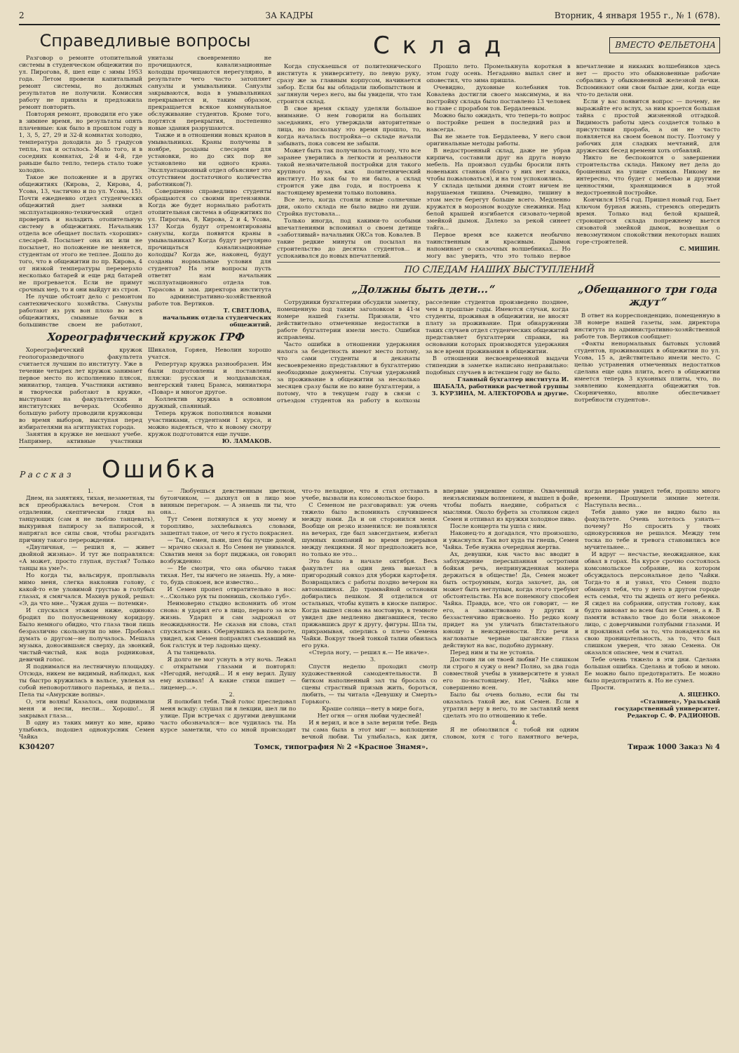2 ЗА КАДРЫ Вторник, 4 января 1955 г., № 1 (678).
Справедливые вопросы
Разговор о ремонте отопительной системы в студенческом общежитии по ул. Пирогова, 8, шел еще с зимы 1953 года. Летом провели капитальный ремонт системы, но должных результатов не получили. Комиссия работу не приняла и предложила ремонт повторить.
Повторяя ремонт, проводили его уже в зимнее время, но результаты опять плачевные: как было в прошлом году в 1, 3, 5, 27, 29 и 32-й комнатах холодно, температура доходила до 5 градусов тепла, так и осталось. Мало того, и в соседних комнатах, 2-й и 4-й, где раньше было тепло, теперь стало тоже холодно.
Такое же положение и в других общежитиях (Кирова, 2, Кирова, 4, Усова, 13, частично и по ул. Усова, 15). Почти ежедневно отдел студенческих общежитий дает заявки в эксплуатационно-технический отдел проверить и наладить отопительную систему в общежитиях. Начальник отдела все обещает послать «хороших» слесарей. Посылает она их или не посылает, но положение не меняется, студентам от этого не теплее. Дошло до того, что в общежитии по пр. Кирова, 4 от низкой температуры перемерзло несколько батарей и еще ряд батарей не прогревается. Если не примут срочных мер, то и они выйдут из строя.
Не лучше обстоит дело с ремонтом сантехнического хозяйства. Санузлы работают из рук вон плохо во всех общежитиях, смывные бачки в большинстве своем не работают, унитазы своевременно не прочищаются, канализационные колодцы прочищаются нерегулярно, в результате чего часто затопляет санузлы и умывальники. Санузлы закрываются, вода в умывальниках перекрывается и, таким образом, прекращается всякое коммунальное обслуживание студентов. Кроме того, портятся перекрытия, постепенно новые здания разрушаются.
Также и в отношении новых кранов в умывальниках. Краны получены в ноябре, розданы слесарям для установки, но до сих пор не установлено ни одного крана. Эксплуатационный отдел объясняет это отсутствием достаточного количества работников(?).
Совершенно справедливо студенты обращаются со своими претензиями. Когда же будет нормально работать отопительная система в общежитиях по ул. Пирогова, 8, Кирова, 2 и 4, Усова, 13? Когда будут отремонтированы санузлы, когда появятся краны в умывальниках? Когда будут регулярно прочищаться канализационные колодцы? Когда же, наконец, будут созданы нормальные условия для студентов? На эти вопросы пусть ответят нам начальник эксплуатационного отдела тов. Тарасова и зам. директора института по административно-хозяйственной работе тов. Вертиков.
Т. СВЕТЛОВА,
начальник отдела студенческих общежитий.
Хореографический кружок ГРФ
Хореографический кружок геологоразведочного факультета считается лучшим по институту. Уже в течение четырех лет кружок занимает первое место по исполнению плясок, миниатюр, танцев. Участники активно и творчески работают в кружке, выступают на факультетских и институтских вечерах. Особенно большую работу проводили кружковцы во время выборов, выступая перед избирателями на агитпунктах города.
Занятия в кружке не мешают учебе. Например, активные участники Шикалов, Горяев, Неволин хорошо учатся.
Репертуар кружка разнообразен. Им были подготовлены и поставлены пляски: русская и молдаванская, венгерский танец Брамса, миниатюра «Повар» и многое другое.
Коллектив кружка в основном дружный, спаянный.
Теперь кружок пополнился новыми участниками, студентами I курса, и можно надеяться, что к новому смотру кружок подготовится еще лучше.
Ю. ЛАМАКОВ.
Склад
ВМЕСТО ФЕЛЬЕТОНА
Когда спускаешься от политехнического института к университету, по левую руку, сразу же за главным корпусом, начинается забор. Если бы вы обладали любопытством и заглянули через него, вы бы увидели, что там строится склад.
В свое время складу уделяли большое внимание. О нем говорили на больших заседаниях, его утверждали авторитетные лица, но поскольку это время прошло, то, когда началась постройка—о складе начали забывать, пока совсем не забыли.
Может быть так получилось потому, что все заранее уверились в легкости и реальности такой незначительной постройки для такого крупного вуза, как политехнический институт. Но как бы то ни было, а склад строится уже два года, и построена к настоящему времени только половина.
Все лето, когда стояли ясные солнечные дни, около склада не было видно ни души. Стройка пустовала...
Только иногда, под какими-то особыми впечатлениями вспоминал о своем детище «заботливый» начальник ОКСа тов. Ковалев. В такие редкие минуты он посылал на строительство до десятка студентов... и успокаивался до новых впечатлений.
Прошло лето. Промелькнула короткая в этом году осень. Негаданно выпал снег и оповестил, что зима пришла.
Очевидно, духовные колебания тов. Ковалева достигли своего максимума, и на постройку склада было поставлено 13 человек во главе с прорабом тов. Бердалеевым.
Можно было ожидать, что теперь-то вопрос о постройке решен в последний раз и навсегда.
Вы не знаете тов. Бердалеева, У него свои оригинальные методы работы.
В недостроенный склад, даже не убрав кирпича, составили друг на друга новую мебель. На произвол судьбы бросили пять новеньких станков (благо у них нет языка, чтобы пожаловаться), и на том успокоились.
У склада целыми днями стоит ничем не нарушаемая тишина. Очевидно, тишину в этом месте берегут больше всего. Медленно кружатся в морозном воздухе снежинки. Над белой крышей изгибается сизовато-черной змейкой дымок. Далеко за рекой синеет тайга...
Первое время все кажется необычно таинственным и красивым. Дымок напоминает о сказочных волшебниках... Но могу вас уверить, что это только первое впечатление и никаких волшебников здесь нет — просто это обыкновенные рабочие собрались у обыкновенной железной печки. Вспоминают они свои былые дни, когда еще что-то делали они.
Если у вас появится вопрос — почему, не выражайте его вслух, за ним кроется большая тайна с простой жизненной отгадкой. Видимость работы здесь создается только в присутствии прораба, а он не часто появляется на своем боевом посту. Поэтому у рабочих для сладких мечтаний, для дружеских бесед времени хоть отбавляй.
Никто не беспокоится о завершении строительства склада. Никому нет дела до брошенных на улице станков. Никому не интересно, что будет с мебелью и другими ценностями, хранящимися в этой недостроенной постройке.
Кончился 1954 год. Пришел новый год. Бьет ключом бурная жизнь, стремясь опередить время. Только над белой крышей, строющегося склада попрежнему вьется сизоватой змейкой дымок, возвещая о невозмутимом спокойствии некоторых наших горе-строителей.
С. МИШИН.
ПО СЛЕДАМ НАШИХ ВЫСТУПЛЕНИЙ
„Должны быть дети...“
Сотрудники бухгалтерии обсудили заметку, помещенную под таким заголовком в 41-м номере нашей газеты. Признали, что действительно отмеченные недостатки в работе бухгалтерии имели место. Ошибки исправлены.
Часто ошибки в отношении удержания налога за бездетность имеют место потому, что сами студенты и деканаты несвоевременно представляют в бухгалтерию необходимые документы. Случаи удержаний за проживание в общежитии за несколько месяцев сразу были не по вине бухгалтерии, а потому, что в текущем году в связи с отъездом студентов на работу в колхозы расселение студентов произведено позднее, чем в прошлые годы. Имеются случаи, когда студенты, проживая в общежитии, не вносят плату за проживание. При обнаружении таких случаев отдел студенческих общежитий представляет бухгалтерии справки, на основании которых производятся удержания за все время проживания в общежитии.
В отношении несвоевременной выдачи стипендии в заметке написано неправильно: подобных случаев в истекшем году не было.
Главный бухгалтер института И. ШАБАЛА, работники расчетной группы З. КУРЗИНА, М. АЛЕКТОРОВА и другие.
„Обещанного три года ждут“
В ответ на корреспонденцию, помещенную в 38 номере нашей газеты, зам. директора института по административно-хозяйственной работе тов. Вертиков сообщает:
«Факты ненормальных бытовых условий студентов, проживающих в общежитии по ул. Усова, 15 а, действительно имели место. С целью устранения отмеченных недостатков сделана еще одна плита, всего в общежитии имеется теперь 3 кухонных плиты, что, по заявлению коменданта общежития тов. Скорниченко, вполне обеспечивает потребности студентов».
Рассказ
Ошибка
1.
Днем, на занятиях, тихая, незаметная, ты вся преображалась вечером. Стоя в отдалении, скептически глядя на танцующих (сам я не люблю танцевать), выкуривая папиросу за папиросой, я напрягал все силы свои, чтобы разгадать причину такого перерождения.
«Двуличная, — решил я, — живет двойной жизнью». И тут же поправлялся: «А может, просто глупая, пустая? Только танцы на уме?».
Но когда ты, вальсируя, проплывала мимо меня, слегка наклонив голову, с какой-то еле уловимой грустью в голубых глазах, я смягчался. Махнув рукой, решал: «Э, да что мне... Чужая душа — потемки».
И спускался этажом ниже, одиноко бродил по полуосвещенному коридору. Было немного обидно, что глаза твои лишь безразлично скользнули по мне. Пробовал думать о другом—не получалось. Мешала музыка, доносившаяся сверху, да звонкий, чистый-чистый, как вода родниковая, девичий голос.
Я поднимался на лестничную площадку. Отсюда, никем не видимый, наблюдал, как ты быстро кружилась в вальсе, увлекая за собой неповоротливого паренька, и пела... Пела ты «Амурские волны».
О, эти волны! Казалось, они поднимали меня и несли, несли... Хорошо!.. Я закрывал глаза...
В одну из таких минут ко мне, криво улыбаясь, подошел однокурсник Семен Чайка
— Любуешься девственным цветком, бутончиком, — дыхнул он в лицо мое винным перегаром. — А знаешь ли ты, что она...
Тут Семен потянулся к уху моему и торопливо, захлебываясь словами, зашептал такое, от чего я густо покраснел.
— Ты, Семен, пьян, шел бы лучше домой, — мрачно сказал я. Но Семен не унимался. Схватив меня за борт пиджака, он говорил возбужденно:
— Не смотри, что она обычно такая тихая. Нет, ты ничего не знаешь. Ну, а мне-то, будь спокоен, все известно...
И Семен пропел отвратительно в нос: «...Сколько рук ты помнишь, сколько губ».
Неимоверно стыдно вспомнить об этом снова: я ударил его в лицо, первого за всю жизнь. Ударил и сам задрожал от неожиданности. Не сказав ни слова, стал спускаться вниз. Обернувшись на повороте, увидел, как Семен поправлял съехавший на бок галстук и тер ладонью щеку.
А ты танцевала.
Я долго не мог уснуть в эту ночь. Лежал с открытыми глазами и повторял: «Негодяй, негодяй... И я ему верил. Душу ему изливал! А какие стихи пишет — лицемер...».
2.
Я полюбил тебя. Твой голос преследовал меня всюду: слушал ли я лекции, шел ли по улице. При встречах с другими девушками часто обозначался— все чудилась ты. На курсе заметили, что со мной происходит что-то неладное, что я стал отставать в учебе, вызвали на комсомольское бюро.
С Семеном не разговаривал: уж очень тяжело было вспоминать случившееся между нами. Да и он сторонился меня. Вообще он резко изменился: не появлялся на вечерах, где был завсегдатаем, избегал шумных компаний во время перерывов между лекциями. Я мог предположить все, но только не это...
Это было в начале октября. Весь факультет на один день выехал в пригородный совхоз для уборки картофеля. Возвращались с работы поздно вечером на автомашинах. До трамвайной остановки добирались пешком. Я отделился от остальных, чтобы купить в киоске папирос. Когда вышел снова на мостовую, в темноте увидел две медленно двигавшиеся, тесно прижавшись друг к другу, фигуры. Шла ты, прихрамывая, оперлись о плечо Семена Чайки. Вокруг твоей тонкой талии обвилась его рука.
«Стерла ногу, — решил я.— Не иначе».
3.
Спустя неделю проходил смотр художественной самодеятельности. В битком наполненный зал ты бросала со сцены страстный призыв жить, бороться, любить, — ты читала «Девушку и Смерть» Горького.
Краше солнца—нету в мире бога,
Нет огня — огня любви чудесней!
И я верил, и все в зале верили тебе. Ведь ты сама была в этот миг — воплощение вечной любви. Ты улыбалась, как дитя, впервые увидевшее солнце. Охваченный неизъяснимым волнением, я вышел в фойе, чтобы побыть наедине, собраться с мыслями. Около буфета за столиком сидел Семен и отпивал из кружки холодное пиво.
После концерта ты ушла с ним.
Наконец-то я догадался, что произошло, и ужаснулся. Так вот куда ты гнешь, Семен Чайка. Тебе нужна очередная жертва.
Ах, девушки, как часто вас вводит в заблуждение пересыпанная остротами бойкая речь, непринужденная манера держаться в обществе! Да, Семен может быть остроумным, когда захочет, да, он может быть неглупым, когда этого требуют обстоятельства. На все понемногу способен Чайка. Правда, все, что он говорит, — не его, а заимствовано у других и беззастенчиво присвоено. Но редко кому придет на ум уличать блистательного юношу в неискренности. Его речи и нагловатые черные цыганские глаза действуют на вас, подобно дурману.
Перед ним и ты не устояла.
Достоин ли он твоей любви? Не слишком ли строго я сужу о нем? Полно, за два года совместной учебы в университете я узнал его по-настоящему. Нет, Чайка мне совершенно ясен.
Было бы очень больно, если бы ты оказалась такой же, как Семен. Если я утратил веру в него, то не заставляй меня сделать это по отношению к тебе.
4.
Я не обмолвился с тобой ни одним словом, хотя с того памятного вечера, когда впервые увидел тебя, прошло много времени. Прошумели зимние метели. Наступала весна...
Тебя давно уже не видно было на факультете. Очень хотелось узнать—почему? Но спросить у твоих однокурсников не решался. Между тем тоска по тебе и тревога становились все мучительнее...
И вдруг — несчастье, неожиданное, как обвал в горах. На курсе срочно состоялось комсомольское собрание, на котором обсуждалось персональное дело Чайки. Тогда-то я и узнал, что Семен подло обманул тебя, что у него в другом городе есть семья, что ты ждешь от него ребенка. Я сидел на собрании, опустив голову, как будто виноват во всем был не Семен, а я. В памяти вставало твое до боли знакомое лицо, с доверчивыми голубыми глазами. И я проклинал себя за то, что понадеялся на свою проницательность, за то, что был слишком уверен, что знаю Семена. Он оказался опаснее, чем я считал.
Тебе очень тяжело в эти дни. Сделана большая ошибка. Сделана и тобою и мною. Ее можно было предотвратить. Ее можно было предотвратить я. Но не сумел.
Прости.
А. ЯЦЕНКО.
«Сталинец», Уральский государственный университет.
Редактор С. Ф. РАДИОНОВ.
К304207 Томск, типография № 2 «Красное Знамя». Тираж 1000 Заказ № 4